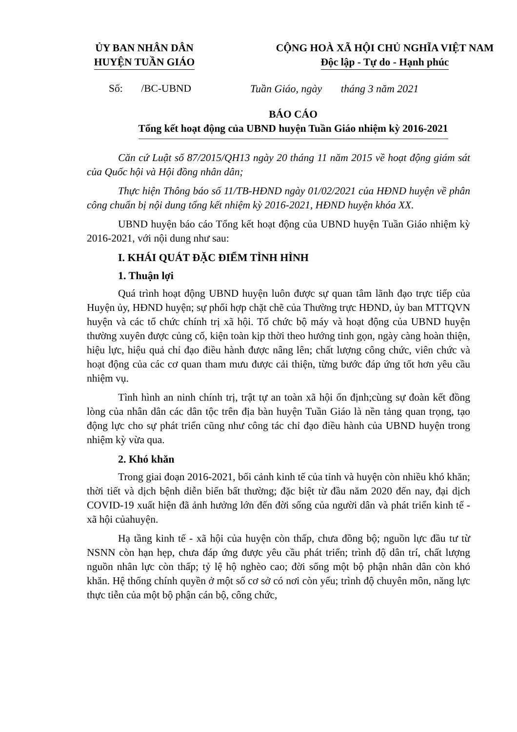ỦY BAN NHÂN DÂN
HUYỆN TUẦN GIÁO
CỘNG HOÀ XÃ HỘI CHỦ NGHĨA VIỆT NAM
Độc lập - Tự do - Hạnh phúc
Số: /BC-UBND Tuần Giáo, ngày tháng 3 năm 2021
BÁO CÁO
Tổng kết hoạt động của UBND huyện Tuần Giáo nhiệm kỳ 2016-2021
Căn cứ Luật số 87/2015/QH13 ngày 20 tháng 11 năm 2015 về hoạt động giám sát của Quốc hội và Hội đồng nhân dân;
Thực hiện Thông báo số 11/TB-HĐND ngày 01/02/2021 của HĐND huyện về phân công chuẩn bị nội dung tổng kết nhiệm kỳ 2016-2021, HĐND huyện khóa XX.
UBND huyện báo cáo Tổng kết hoạt động của UBND huyện Tuần Giáo nhiệm kỳ 2016-2021, với nội dung như sau:
I. KHÁI QUÁT ĐẶC ĐIỂM TÌNH HÌNH
1. Thuận lợi
Quá trình hoạt động UBND huyện luôn được sự quan tâm lãnh đạo trực tiếp của Huyện ủy, HĐND huyện; sự phối hợp chặt chẽ của Thường trực HĐND, ủy ban MTTQVN huyện và các tổ chức chính trị xã hội. Tổ chức bộ máy và hoạt động của UBND huyện thường xuyên được củng cố, kiện toàn kịp thời theo hướng tinh gọn, ngày càng hoàn thiện, hiệu lực, hiệu quả chỉ đạo điều hành được nâng lên; chất lượng công chức, viên chức và hoạt động của các cơ quan tham mưu được cải thiện, từng bước đáp ứng tốt hơn yêu cầu nhiệm vụ.
Tình hình an ninh chính trị, trật tự an toàn xã hội ổn định;cùng sự đoàn kết đồng lòng của nhân dân các dân tộc trên địa bàn huyện Tuần Giáo là nền tảng quan trọng, tạo động lực cho sự phát triển cũng như công tác chỉ đạo điều hành của UBND huyện trong nhiệm kỳ vừa qua.
2. Khó khăn
Trong giai đoạn 2016-2021, bối cảnh kinh tế của tỉnh và huyện còn nhiều khó khăn; thời tiết và dịch bệnh diễn biến bất thường; đặc biệt từ đầu năm 2020 đến nay, đại dịch COVID-19 xuất hiện đã ảnh hưởng lớn đến đời sống của người dân và phát triển kinh tế - xã hội củahuyện.
Hạ tầng kinh tế - xã hội của huyện còn thấp, chưa đồng bộ; nguồn lực đầu tư từ NSNN còn hạn hẹp, chưa đáp ứng được yêu cầu phát triển; trình độ dân trí, chất lượng nguồn nhân lực còn thấp; tỷ lệ hộ nghèo cao; đời sống một bộ phận nhân dân còn khó khăn. Hệ thống chính quyền ở một số cơ sở có nơi còn yếu; trình độ chuyên môn, năng lực thực tiễn của một bộ phận cán bộ, công chức,